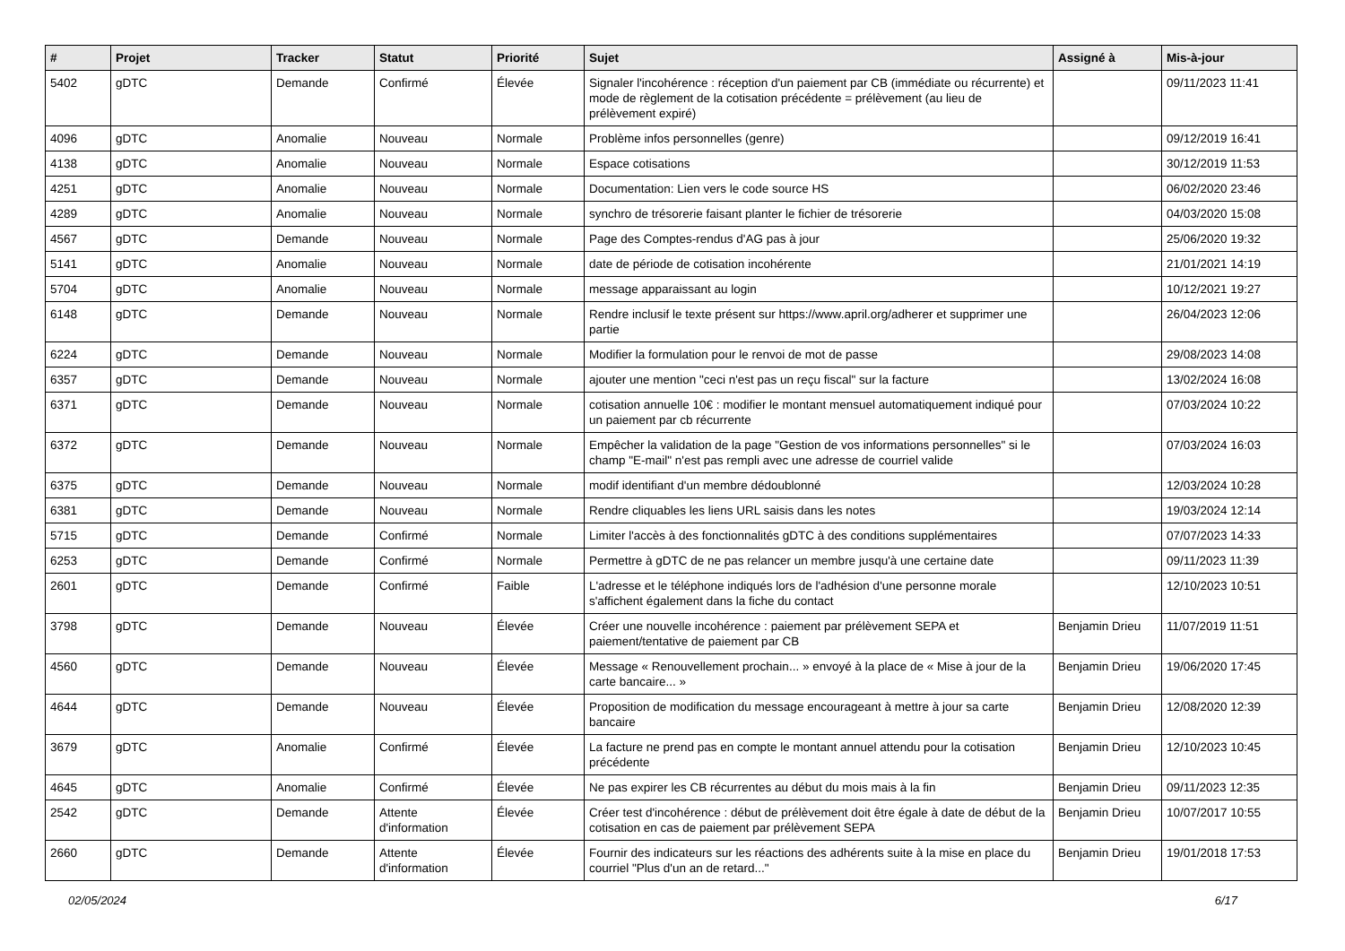| # | Projet | Tracker | Statut | Priorité | Sujet | Assigné à | Mis-à-jour |
| --- | --- | --- | --- | --- | --- | --- | --- |
| 5402 | gDTC | Demande | Confirmé | Élevée | Signaler l'incohérence : réception d'un paiement par CB (immédiate ou récurrente) et mode de règlement de la cotisation précédente = prélèvement (au lieu de prélèvement expiré) | | 09/11/2023 11:41 |
| 4096 | gDTC | Anomalie | Nouveau | Normale | Problème infos personnelles (genre) | | 09/12/2019 16:41 |
| 4138 | gDTC | Anomalie | Nouveau | Normale | Espace cotisations | | 30/12/2019 11:53 |
| 4251 | gDTC | Anomalie | Nouveau | Normale | Documentation: Lien vers le code source HS | | 06/02/2020 23:46 |
| 4289 | gDTC | Anomalie | Nouveau | Normale | synchro de trésorerie faisant planter le fichier de trésorerie | | 04/03/2020 15:08 |
| 4567 | gDTC | Demande | Nouveau | Normale | Page des Comptes-rendus d'AG pas à jour | | 25/06/2020 19:32 |
| 5141 | gDTC | Anomalie | Nouveau | Normale | date de période de cotisation incohérente | | 21/01/2021 14:19 |
| 5704 | gDTC | Anomalie | Nouveau | Normale | message apparaissant au login | | 10/12/2021 19:27 |
| 6148 | gDTC | Demande | Nouveau | Normale | Rendre inclusif le texte présent sur https://www.april.org/adherer et supprimer une partie | | 26/04/2023 12:06 |
| 6224 | gDTC | Demande | Nouveau | Normale | Modifier la formulation pour le renvoi de mot de passe | | 29/08/2023 14:08 |
| 6357 | gDTC | Demande | Nouveau | Normale | ajouter une mention "ceci n'est pas un reçu fiscal" sur la facture | | 13/02/2024 16:08 |
| 6371 | gDTC | Demande | Nouveau | Normale | cotisation annuelle 10€ : modifier le montant mensuel automatiquement indiqué pour un paiement par cb récurrente | | 07/03/2024 10:22 |
| 6372 | gDTC | Demande | Nouveau | Normale | Empêcher la validation de la page "Gestion de vos informations personnelles" si le champ "E-mail" n'est pas rempli avec une adresse de courriel valide | | 07/03/2024 16:03 |
| 6375 | gDTC | Demande | Nouveau | Normale | modif identifiant d'un membre dédoublonné | | 12/03/2024 10:28 |
| 6381 | gDTC | Demande | Nouveau | Normale | Rendre cliquables les liens URL saisis dans les notes | | 19/03/2024 12:14 |
| 5715 | gDTC | Demande | Confirmé | Normale | Limiter l'accès à des fonctionnalités gDTC à des conditions supplémentaires | | 07/07/2023 14:33 |
| 6253 | gDTC | Demande | Confirmé | Normale | Permettre à gDTC de ne pas relancer un membre jusqu'à une certaine date | | 09/11/2023 11:39 |
| 2601 | gDTC | Demande | Confirmé | Faible | L'adresse et le téléphone indiqués lors de l'adhésion d'une personne morale s'affichent également dans la fiche du contact | | 12/10/2023 10:51 |
| 3798 | gDTC | Demande | Nouveau | Élevée | Créer une nouvelle incohérence : paiement par prélèvement SEPA et paiement/tentative de paiement par CB | Benjamin Drieu | 11/07/2019 11:51 |
| 4560 | gDTC | Demande | Nouveau | Élevée | Message « Renouvellement prochain... » envoyé à la place de « Mise à jour de la carte bancaire... » | Benjamin Drieu | 19/06/2020 17:45 |
| 4644 | gDTC | Demande | Nouveau | Élevée | Proposition de modification du message encourageant à mettre à jour sa carte bancaire | Benjamin Drieu | 12/08/2020 12:39 |
| 3679 | gDTC | Anomalie | Confirmé | Élevée | La facture ne prend pas en compte le montant annuel attendu pour la cotisation précédente | Benjamin Drieu | 12/10/2023 10:45 |
| 4645 | gDTC | Anomalie | Confirmé | Élevée | Ne pas expirer les CB récurrentes au début du mois mais à la fin | Benjamin Drieu | 09/11/2023 12:35 |
| 2542 | gDTC | Demande | Attente d'information | Élevée | Créer test d'incohérence : début de prélèvement doit être égale à date de début de la cotisation en cas de paiement par prélèvement SEPA | Benjamin Drieu | 10/07/2017 10:55 |
| 2660 | gDTC | Demande | Attente d'information | Élevée | Fournir des indicateurs sur les réactions des adhérents suite à la mise en place du courriel "Plus d'un an de retard..." | Benjamin Drieu | 19/01/2018 17:53 |
02/05/2024 6/17